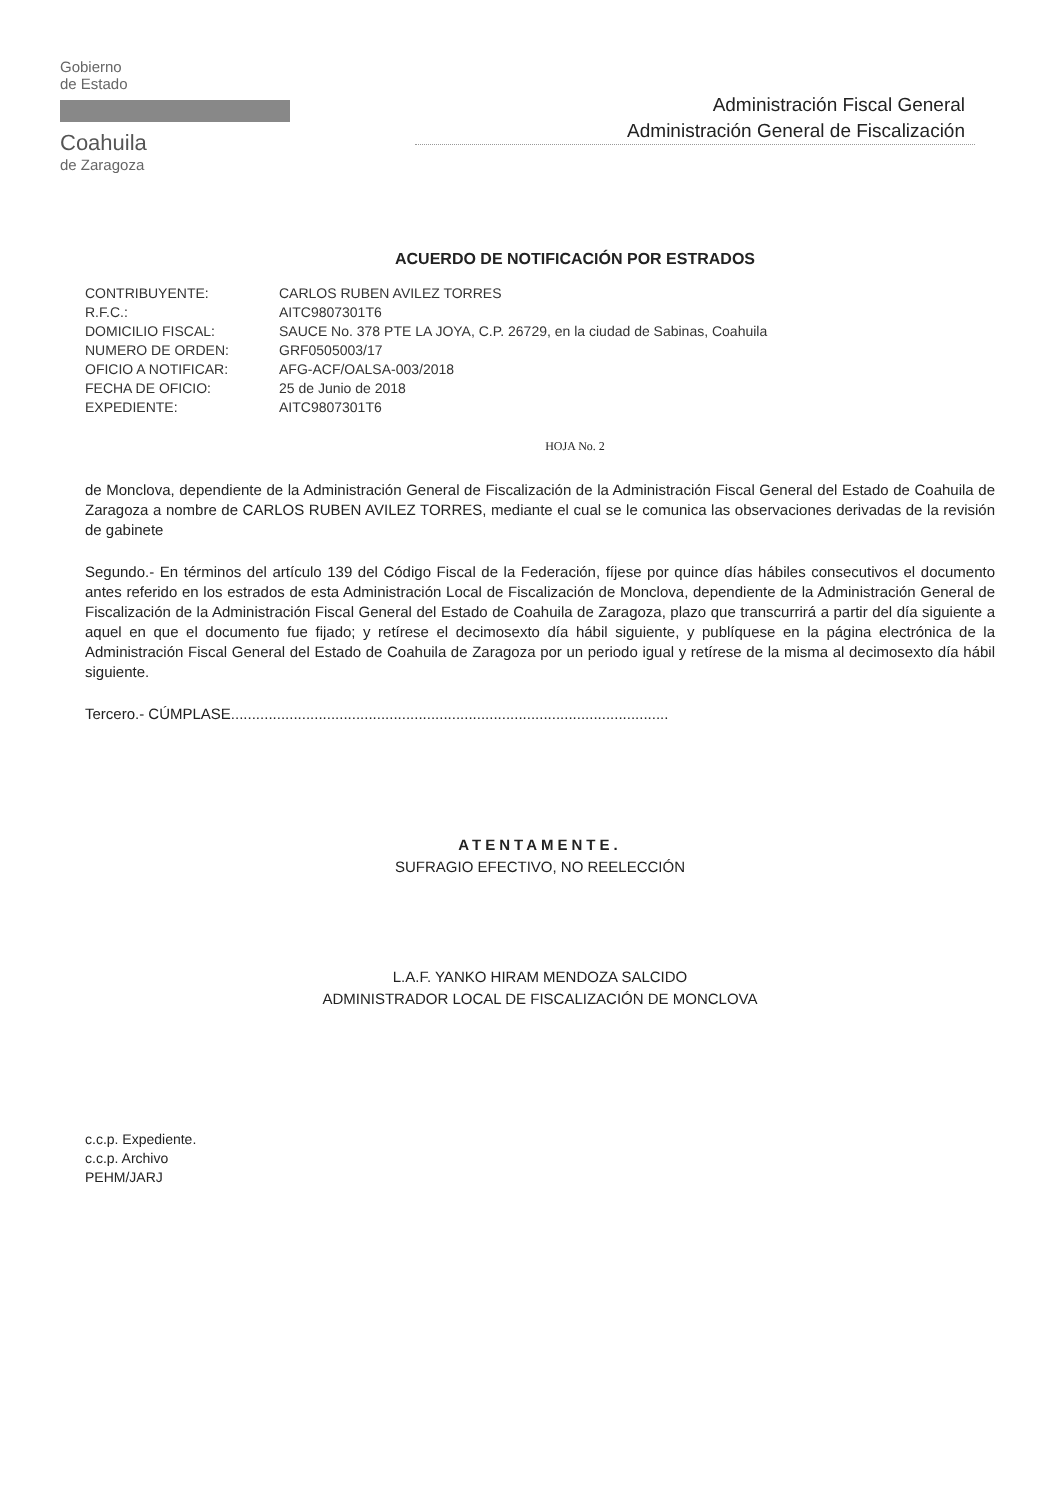Gobierno
de Estado
Coahuila
de Zaragoza
Administración Fiscal General
Administración General de Fiscalización
ACUERDO DE NOTIFICACIÓN POR ESTRADOS
| CONTRIBUYENTE: | CARLOS RUBEN AVILEZ TORRES |
| R.F.C.: | AITC9807301T6 |
| DOMICILIO FISCAL: | SAUCE No. 378 PTE LA JOYA, C.P. 26729, en la ciudad de Sabinas, Coahuila |
| NUMERO DE ORDEN: | GRF0505003/17 |
| OFICIO A NOTIFICAR: | AFG-ACF/OALSA-003/2018 |
| FECHA DE OFICIO: | 25 de Junio de 2018 |
| EXPEDIENTE: | AITC9807301T6 |
HOJA No. 2
de Monclova, dependiente de la Administración General de Fiscalización de la Administración Fiscal General del Estado de Coahuila de Zaragoza a nombre de CARLOS RUBEN AVILEZ TORRES, mediante el cual se le comunica las observaciones derivadas de la revisión de gabinete
Segundo.- En términos del artículo 139 del Código Fiscal de la Federación, fíjese por quince días hábiles consecutivos el documento antes referido en los estrados de esta Administración Local de Fiscalización de Monclova, dependiente de la Administración General de Fiscalización de la Administración Fiscal General del Estado de Coahuila de Zaragoza, plazo que transcurrirá a partir del día siguiente a aquel en que el documento fue fijado; y retírese el decimosexto día hábil siguiente, y publíquese en la página electrónica de la Administración Fiscal General del Estado de Coahuila de Zaragoza por un periodo igual y retírese de la misma al decimosexto día hábil siguiente.
Tercero.- CÚMPLASE.........................................................................................................
ATENTAMENTE.
SUFRAGIO EFECTIVO, NO REELECCIÓN
L.A.F. YANKO HIRAM MENDOZA SALCIDO
ADMINISTRADOR LOCAL DE FISCALIZACIÓN DE MONCLOVA
c.c.p. Expediente.
c.c.p. Archivo
PEHM/JARJ